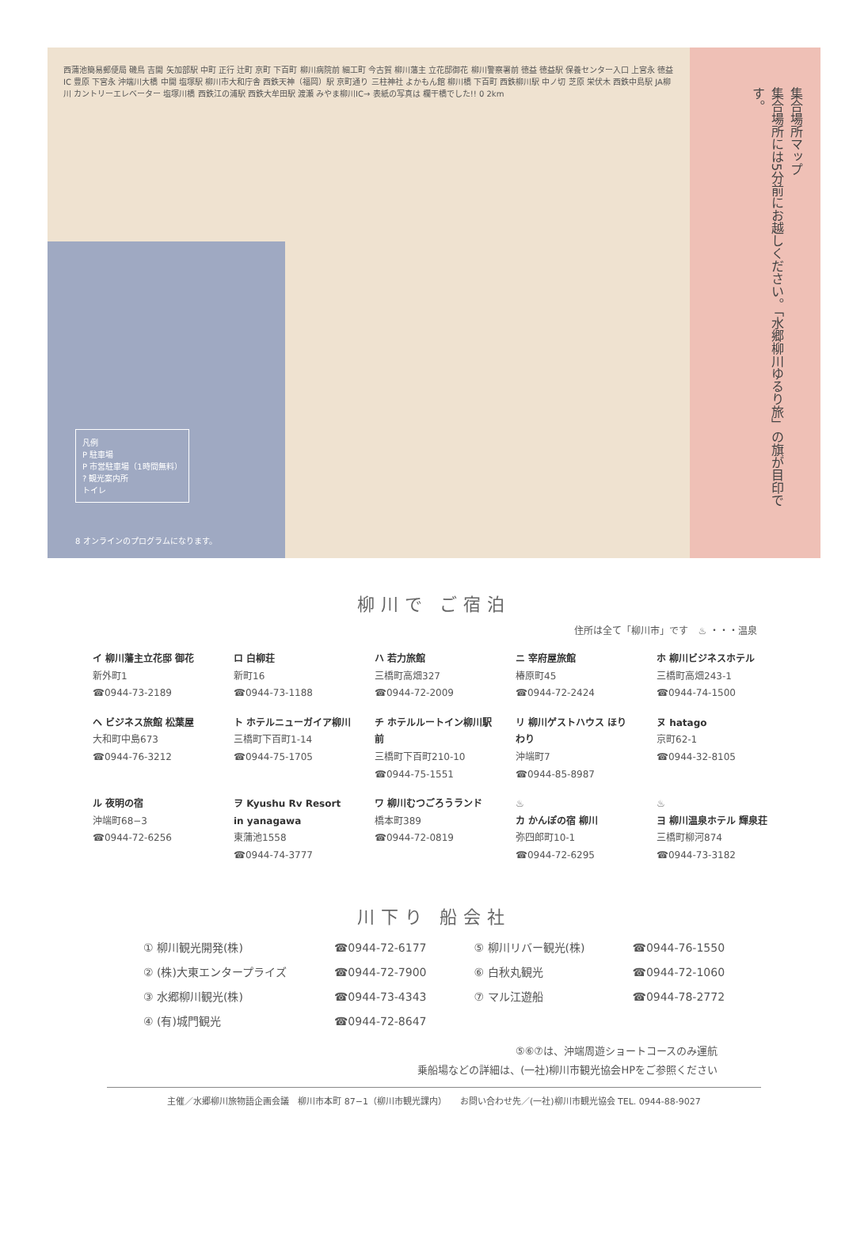西蒲池簡易郵便局 磯鳥 吉開 矢加部駅 中町 正行 辻町 京町 下百町 柳川病院前 細工町 今古賀 柳川藩主 立花邸御花 柳川警察署前 徳益 徳益駅 保養センター入口 上宮永 徳益IC 豊原 下宮永 沖端川大橋 中開 塩塚駅 柳川市大和庁舎 西鉄天神（福岡）駅 京町通り 三柱神社 よかもん館 柳川橋 下百町 西鉄柳川駅 中ノ切 芝原 栄伏木 西鉄中島駅 JA柳川 カントリーエレベーター 塩塚川橋 西鉄江の浦駅 西鉄大牟田駅 渡瀬 みやま柳川IC→ 表紙の写真は 欄干橋でした!! 0 2km
凡例
P 駐車場
P 市営駐車場（1時間無料）
? 観光案内所
トイレ
8 オンラインのプログラムになります。
集合場所マップ
集合場所には5分前にお越しください。「水郷柳川ゆるり旅」の旗が目印です。
柳川で ご宿泊
住所は全て「柳川市」です　♨ ・・・温泉
| イ 柳川藩主立花邸 御花 新外町1 ☎0944-73-2189 | ロ 白柳荘 新町16 ☎0944-73-1188 | ハ 若力旅館 三橋町高畑327 ☎0944-72-2009 | ニ 宰府屋旅館 椿原町45 ☎0944-72-2424 | ホ 柳川ビジネスホテル 三橋町高畑243-1 ☎0944-74-1500 |
| ヘ ビジネス旅館 松葉屋 大和町中島673 ☎0944-76-3212 | ト ホテルニューガイア柳川 三橋町下百町1-14 ☎0944-75-1705 | チ ホテルルートイン柳川駅前 三橋町下百町210-10 ☎0944-75-1551 | リ 柳川ゲストハウス ほりわり 沖端町7 ☎0944-85-8987 | ヌ hatago 京町62-1 ☎0944-32-8105 |
| ル 夜明の宿 沖端町68−3 ☎0944-72-6256 | ヲ Kyushu Rv Resort in yanagawa 東蒲池1558 ☎0944-74-3777 | ワ 柳川むつごろうランド 橋本町389 ☎0944-72-0819 | ♨ カ かんぽの宿 柳川 弥四郎町10-1 ☎0944-72-6295 | ♨ ヨ 柳川温泉ホテル 輝泉荘 三橋町柳河874 ☎0944-73-3182 |
川下り 船会社
| ① 柳川観光開発(株) | ☎0944-72-6177 | ⑤ 柳川リバー観光(株) | ☎0944-76-1550 |
| ② (株)大東エンタープライズ | ☎0944-72-7900 | ⑥ 白秋丸観光 | ☎0944-72-1060 |
| ③ 水郷柳川観光(株) | ☎0944-73-4343 | ⑦ マル江遊船 | ☎0944-78-2772 |
| ④ (有)城門観光 | ☎0944-72-8647 | | |
⑤⑥⑦は、沖端周遊ショートコースのみ運航
乗船場などの詳細は、(一社)柳川市観光協会HPをご参照ください
主催／水郷柳川旅物語企画会議　柳川市本町 87−1（柳川市観光課内）　　お問い合わせ先／(一社)柳川市観光協会 TEL. 0944-88-9027